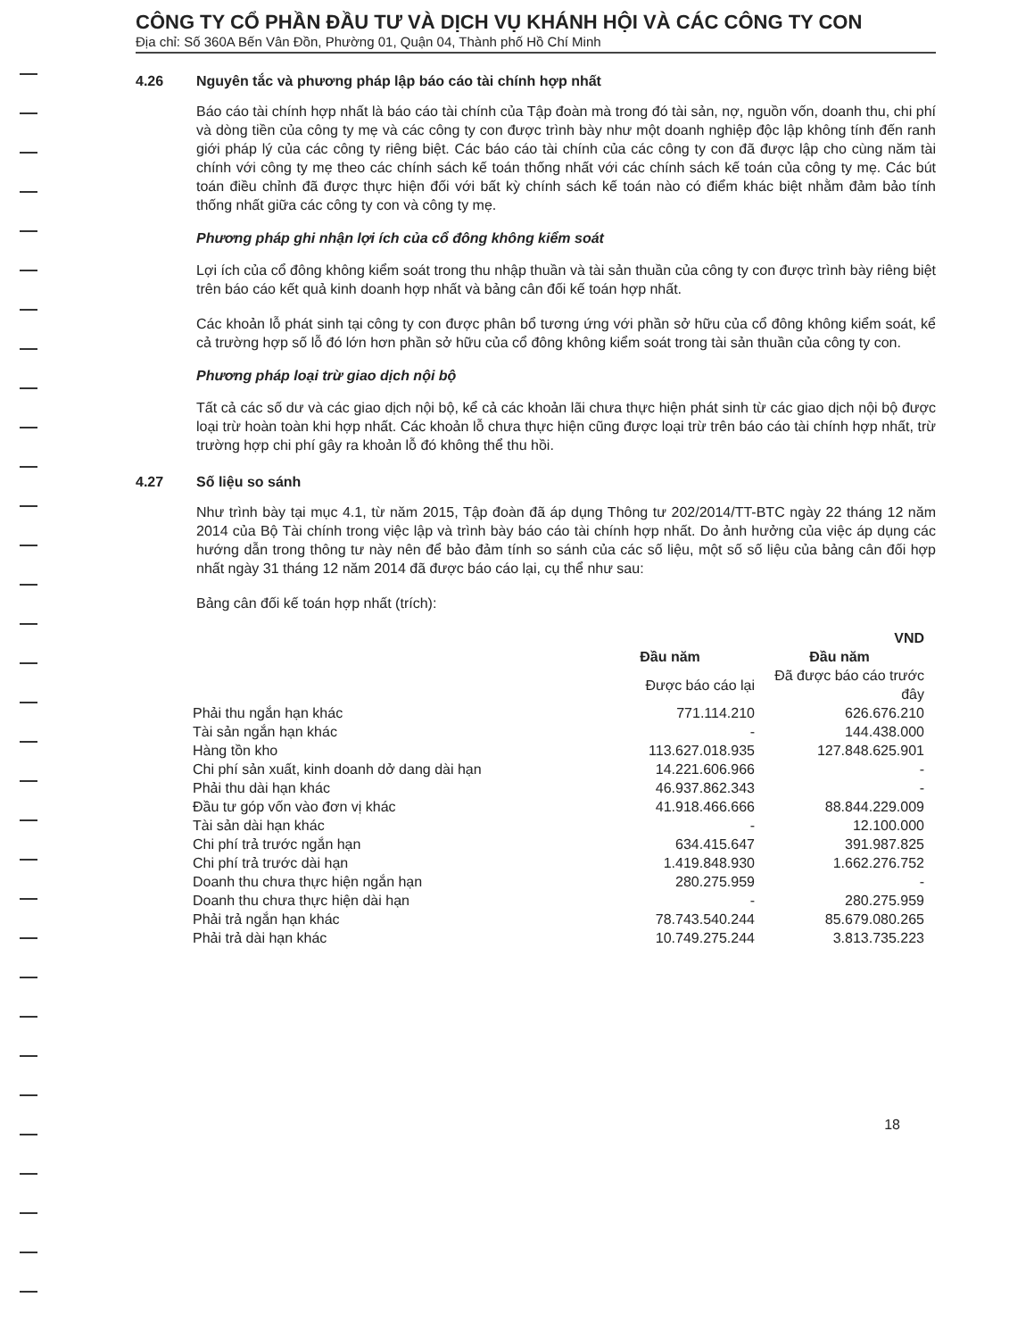CÔNG TY CỔ PHẦN ĐẦU TƯ VÀ DỊCH VỤ KHÁNH HỘI VÀ CÁC CÔNG TY CON
Địa chỉ: Số 360A Bến Vân Đồn, Phường 01, Quận 04, Thành phố Hồ Chí Minh
4.26 Nguyên tắc và phương pháp lập báo cáo tài chính hợp nhất
Báo cáo tài chính hợp nhất là báo cáo tài chính của Tập đoàn mà trong đó tài sản, nợ, nguồn vốn, doanh thu, chi phí và dòng tiền của công ty mẹ và các công ty con được trình bày như một doanh nghiệp độc lập không tính đến ranh giới pháp lý của các công ty riêng biệt. Các báo cáo tài chính của các công ty con đã được lập cho cùng năm tài chính với công ty mẹ theo các chính sách kế toán thống nhất với các chính sách kế toán của công ty mẹ. Các bút toán điều chỉnh đã được thực hiện đối với bất kỳ chính sách kế toán nào có điểm khác biệt nhằm đảm bảo tính thống nhất giữa các công ty con và công ty mẹ.
Phương pháp ghi nhận lợi ích của cổ đông không kiểm soát
Lợi ích của cổ đông không kiểm soát trong thu nhập thuần và tài sản thuần của công ty con được trình bày riêng biệt trên báo cáo kết quả kinh doanh hợp nhất và bảng cân đối kế toán hợp nhất.
Các khoản lỗ phát sinh tại công ty con được phân bổ tương ứng với phần sở hữu của cổ đông không kiểm soát, kể cả trường hợp số lỗ đó lớn hơn phần sở hữu của cổ đông không kiểm soát trong tài sản thuần của công ty con.
Phương pháp loại trừ giao dịch nội bộ
Tất cả các số dư và các giao dịch nội bộ, kể cả các khoản lãi chưa thực hiện phát sinh từ các giao dịch nội bộ được loại trừ hoàn toàn khi hợp nhất. Các khoản lỗ chưa thực hiện cũng được loại trừ trên báo cáo tài chính hợp nhất, trừ trường hợp chi phí gây ra khoản lỗ đó không thể thu hồi.
4.27 Số liệu so sánh
Như trình bày tại mục 4.1, từ năm 2015, Tập đoàn đã áp dụng Thông tư 202/2014/TT-BTC ngày 22 tháng 12 năm 2014 của Bộ Tài chính trong việc lập và trình bày báo cáo tài chính hợp nhất. Do ảnh hưởng của việc áp dụng các hướng dẫn trong thông tư này nên để bảo đảm tính so sánh của các số liệu, một số số liệu của bảng cân đối hợp nhất ngày 31 tháng 12 năm 2014 đã được báo cáo lại, cụ thể như sau:
Bảng cân đối kế toán hợp nhất (trích):
| | | VND |
| | Đầu năm | Đầu năm |
| | Được báo cáo lại | Đã được báo cáo trước đây |
| Phải thu ngắn hạn khác | 771.114.210 | 626.676.210 |
| Tài sản ngắn hạn khác | - | 144.438.000 |
| Hàng tồn kho | 113.627.018.935 | 127.848.625.901 |
| Chi phí sản xuất, kinh doanh dở dang dài hạn | 14.221.606.966 | - |
| Phải thu dài hạn khác | 46.937.862.343 | - |
| Đầu tư góp vốn vào đơn vị khác | 41.918.466.666 | 88.844.229.009 |
| Tài sản dài hạn khác | - | 12.100.000 |
| Chi phí trả trước ngắn hạn | 634.415.647 | 391.987.825 |
| Chi phí trả trước dài hạn | 1.419.848.930 | 1.662.276.752 |
| Doanh thu chưa thực hiện ngắn hạn | 280.275.959 | - |
| Doanh thu chưa thực hiện dài hạn | - | 280.275.959 |
| Phải trả ngắn hạn khác | 78.743.540.244 | 85.679.080.265 |
| Phải trả dài hạn khác | 10.749.275.244 | 3.813.735.223 |
18